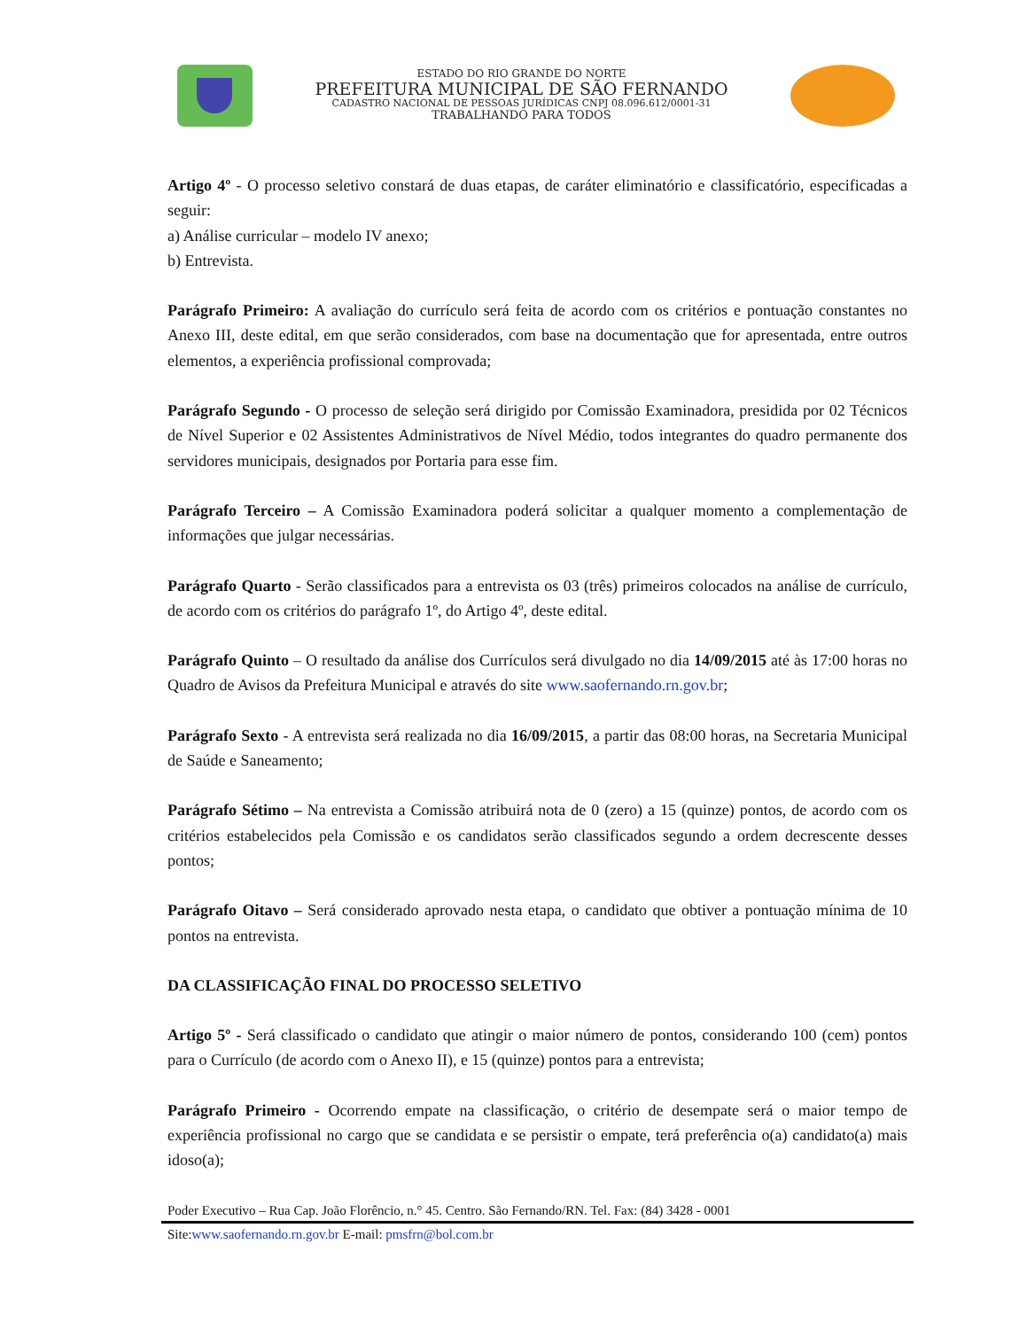ESTADO DO RIO GRANDE DO NORTE
PREFEITURA MUNICIPAL DE SÃO FERNANDO
CADASTRO NACIONAL DE PESSOAS JURÍDICAS CNPJ 08.096.612/0001-31
TRABALHANDO PARA TODOS
Artigo 4º - O processo seletivo constará de duas etapas, de caráter eliminatório e classificatório, especificadas a seguir:
a) Análise curricular – modelo IV anexo;
b) Entrevista.
Parágrafo Primeiro: A avaliação do currículo será feita de acordo com os critérios e pontuação constantes no Anexo III, deste edital, em que serão considerados, com base na documentação que for apresentada, entre outros elementos, a experiência profissional comprovada;
Parágrafo Segundo - O processo de seleção será dirigido por Comissão Examinadora, presidida por 02 Técnicos de Nível Superior e 02 Assistentes Administrativos de Nível Médio, todos integrantes do quadro permanente dos servidores municipais, designados por Portaria para esse fim.
Parágrafo Terceiro – A Comissão Examinadora poderá solicitar a qualquer momento a complementação de informações que julgar necessárias.
Parágrafo Quarto - Serão classificados para a entrevista os 03 (três) primeiros colocados na análise de currículo, de acordo com os critérios do parágrafo 1º, do Artigo 4º, deste edital.
Parágrafo Quinto – O resultado da análise dos Currículos será divulgado no dia 14/09/2015 até às 17:00 horas no Quadro de Avisos da Prefeitura Municipal e através do site www.saofernando.rn.gov.br;
Parágrafo Sexto - A entrevista será realizada no dia 16/09/2015, a partir das 08:00 horas, na Secretaria Municipal de Saúde e Saneamento;
Parágrafo Sétimo – Na entrevista a Comissão atribuirá nota de 0 (zero) a 15 (quinze) pontos, de acordo com os critérios estabelecidos pela Comissão e os candidatos serão classificados segundo a ordem decrescente desses pontos;
Parágrafo Oitavo – Será considerado aprovado nesta etapa, o candidato que obtiver a pontuação mínima de 10 pontos na entrevista.
DA CLASSIFICAÇÃO FINAL DO PROCESSO SELETIVO
Artigo 5º - Será classificado o candidato que atingir o maior número de pontos, considerando 100 (cem) pontos para o Currículo (de acordo com o Anexo II), e 15 (quinze) pontos para a entrevista;
Parágrafo Primeiro - Ocorrendo empate na classificação, o critério de desempate será o maior tempo de experiência profissional no cargo que se candidata e se persistir o empate, terá preferência o(a) candidato(a) mais idoso(a);
Poder Executivo – Rua Cap. João Florêncio, n.° 45. Centro. São Fernando/RN. Tel. Fax: (84) 3428 - 0001
Site:www.saofernando.rn.gov.br E-mail: pmsfrn@bol.com.br